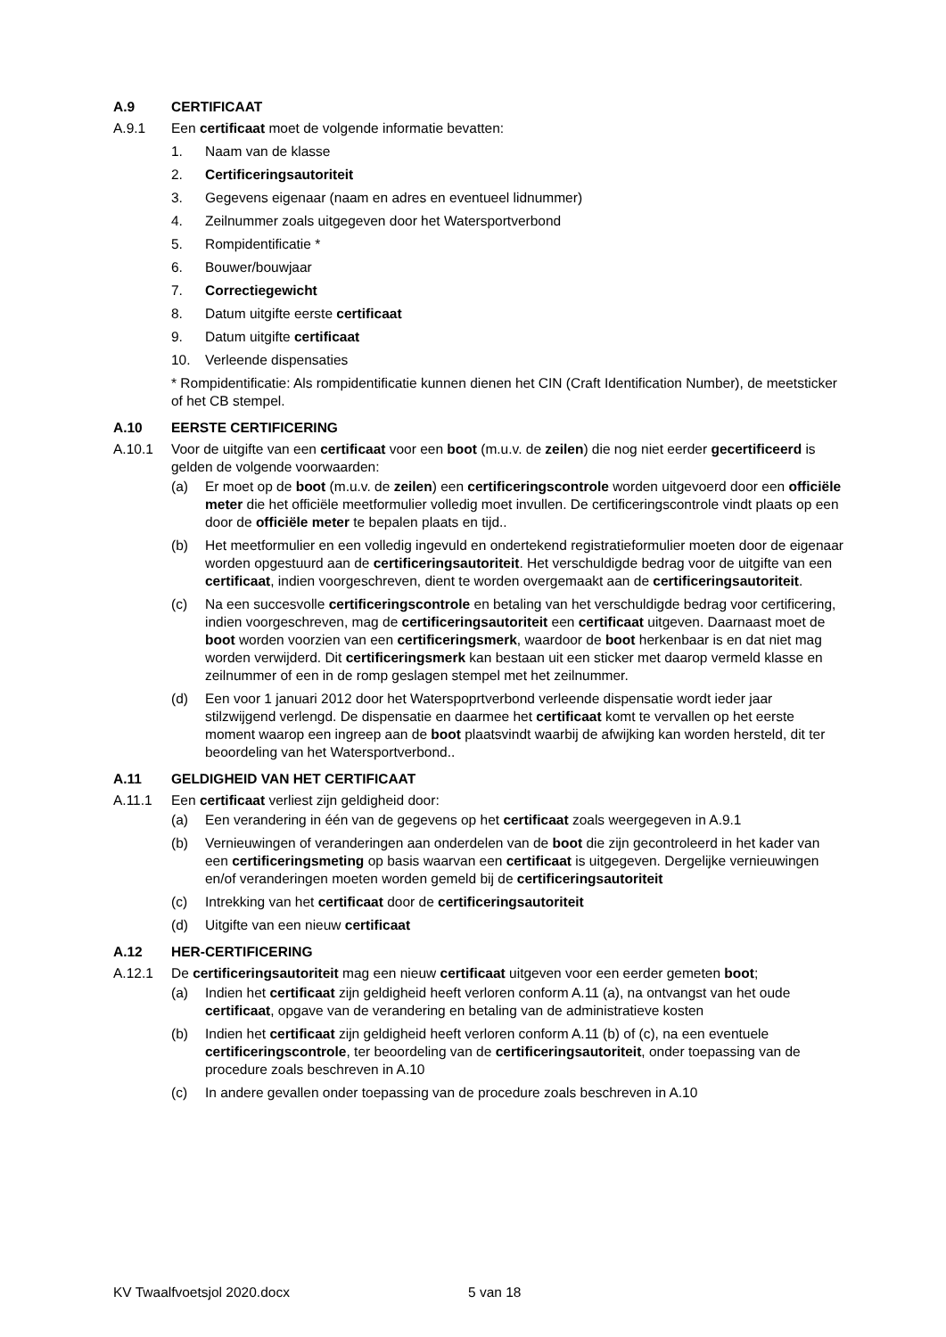A.9 CERTIFICAAT
A.9.1 Een certificaat moet de volgende informatie bevatten:
1. Naam van de klasse
2. Certificeringsautoriteit
3. Gegevens eigenaar (naam en adres en eventueel lidnummer)
4. Zeilnummer zoals uitgegeven door het Watersportverbond
5. Rompidentificatie *
6. Bouwer/bouwjaar
7. Correctiegewicht
8. Datum uitgifte eerste certificaat
9. Datum uitgifte certificaat
10. Verleende dispensaties
* Rompidentificatie: Als rompidentificatie kunnen dienen het CIN (Craft Identification Number), de meetsticker of het CB stempel.
A.10 EERSTE CERTIFICERING
A.10.1 Voor de uitgifte van een certificaat voor een boot (m.u.v. de zeilen) die nog niet eerder gecertificeerd is gelden de volgende voorwaarden:
(a) Er moet op de boot (m.u.v. de zeilen) een certificeringscontrole worden uitgevoerd door een officiële meter die het officiële meetformulier volledig moet invullen. De certificeringscontrole vindt plaats op een door de officiële meter te bepalen plaats en tijd..
(b) Het meetformulier en een volledig ingevuld en ondertekend registratieformulier moeten door de eigenaar worden opgestuurd aan de certificeringsautoriteit. Het verschuldigde bedrag voor de uitgifte van een certificaat, indien voorgeschreven, dient te worden overgemaakt aan de certificeringsautoriteit.
(c) Na een succesvolle certificeringscontrole en betaling van het verschuldigde bedrag voor certificering, indien voorgeschreven, mag de certificeringsautoriteit een certificaat uitgeven. Daarnaast moet de boot worden voorzien van een certificeringsmerk, waardoor de boot herkenbaar is en dat niet mag worden verwijderd. Dit certificeringsmerk kan bestaan uit een sticker met daarop vermeld klasse en zeilnummer of een in de romp geslagen stempel met het zeilnummer.
(d) Een voor 1 januari 2012 door het Waterspoprtverbond verleende dispensatie wordt ieder jaar stilzwijgend verlengd. De dispensatie en daarmee het certificaat komt te vervallen op het eerste moment waarop een ingreep aan de boot plaatsvindt waarbij de afwijking kan worden hersteld, dit ter beoordeling van het Watersportverbond..
A.11 GELDIGHEID VAN HET CERTIFICAAT
A.11.1 Een certificaat verliest zijn geldigheid door:
(a) Een verandering in één van de gegevens op het certificaat zoals weergegeven in A.9.1
(b) Vernieuwingen of veranderingen aan onderdelen van de boot die zijn gecontroleerd in het kader van een certificeringsmeting op basis waarvan een certificaat is uitgegeven. Dergelijke vernieuwingen en/of veranderingen moeten worden gemeld bij de certificeringsautoriteit
(c) Intrekking van het certificaat door de certificeringsautoriteit
(d) Uitgifte van een nieuw certificaat
A.12 HER-CERTIFICERING
A.12.1 De certificeringsautoriteit mag een nieuw certificaat uitgeven voor een eerder gemeten boot;
(a) Indien het certificaat zijn geldigheid heeft verloren conform A.11 (a), na ontvangst van het oude certificaat, opgave van de verandering en betaling van de administratieve kosten
(b) Indien het certificaat zijn geldigheid heeft verloren conform A.11 (b) of (c), na een eventuele certificeringscontrole, ter beoordeling van de certificeringsautoriteit, onder toepassing van de procedure zoals beschreven in A.10
(c) In andere gevallen onder toepassing van de procedure zoals beschreven in A.10
KV Twaalfvoetsjol 2020.docx 5 van 18